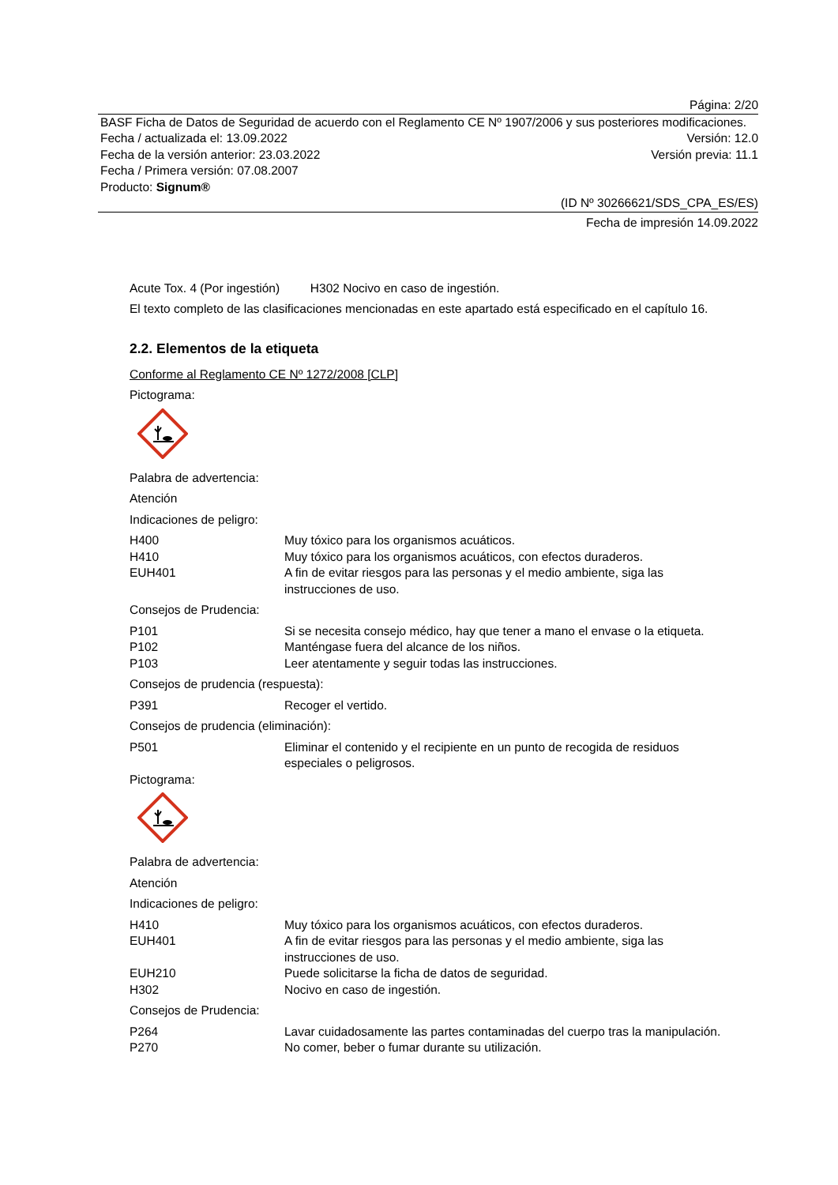Página: 2/20
BASF Ficha de Datos de Seguridad de acuerdo con el Reglamento CE Nº 1907/2006 y sus posteriores modificaciones.
Fecha / actualizada el: 13.09.2022 Versión: 12.0
Fecha de la versión anterior: 23.03.2022 Versión previa: 11.1
Fecha / Primera versión: 07.08.2007
Producto: Signum®
(ID Nº 30266621/SDS_CPA_ES/ES)
Fecha de impresión 14.09.2022
Acute Tox. 4 (Por ingestión) H302 Nocivo en caso de ingestión.
El texto completo de las clasificaciones mencionadas en este apartado está especificado en el capítulo 16.
2.2. Elementos de la etiqueta
Conforme al Reglamento CE Nº 1272/2008 [CLP]
Pictograma:
Palabra de advertencia:
Atención
Indicaciones de peligro:
H400 Muy tóxico para los organismos acuáticos.
H410 Muy tóxico para los organismos acuáticos, con efectos duraderos.
EUH401 A fin de evitar riesgos para las personas y el medio ambiente, siga las instrucciones de uso.
Consejos de Prudencia:
P101 Si se necesita consejo médico, hay que tener a mano el envase o la etiqueta.
P102 Manténgase fuera del alcance de los niños.
P103 Leer atentamente y seguir todas las instrucciones.
Consejos de prudencia (respuesta):
P391 Recoger el vertido.
Consejos de prudencia (eliminación):
P501 Eliminar el contenido y el recipiente en un punto de recogida de residuos especiales o peligrosos.
Pictograma:
Palabra de advertencia:
Atención
Indicaciones de peligro:
H410 Muy tóxico para los organismos acuáticos, con efectos duraderos.
EUH401 A fin de evitar riesgos para las personas y el medio ambiente, siga las instrucciones de uso.
EUH210 Puede solicitarse la ficha de datos de seguridad.
H302 Nocivo en caso de ingestión.
Consejos de Prudencia:
P264 Lavar cuidadosamente las partes contaminadas del cuerpo tras la manipulación.
P270 No comer, beber o fumar durante su utilización.